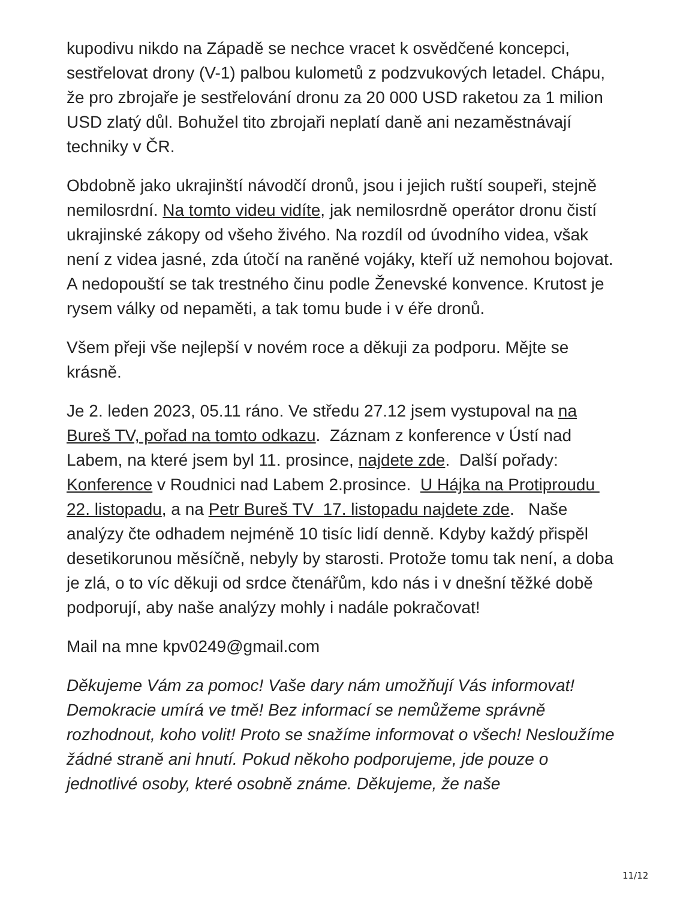kupodivu nikdo na Západě se nechce vracet k osvědčené koncepci, sestřelovat drony (V-1) palbou kulometů z podzvukových letadel. Chápu, že pro zbrojaře je sestřelování dronu za 20 000 USD raketou za 1 milion USD zlatý důl. Bohužel tito zbrojaři neplatí daně ani nezaměstnávají techniky v ČR.
Obdobně jako ukrajinští návodčí dronů, jsou i jejich ruští soupeři, stejně nemilosrdní. Na tomto videu vidíte, jak nemilosrdně operátor dronu čistí ukrajinské zákopy od všeho živého. Na rozdíl od úvodního videa, však není z videa jasné, zda útočí na raněné vojáky, kteří už nemohou bojovat. A nedopouští se tak trestného činu podle Ženevské konvence. Krutost je rysem války od nepaměti, a tak tomu bude i v éře dronů.
Všem přeji vše nejlepší v novém roce a děkuji za podporu. Mějte se krásně.
Je 2. leden 2023, 05.11 ráno. Ve středu 27.12 jsem vystupoval na na Bureš TV, pořad na tomto odkazu. Záznam z konference v Ústí nad Labem, na které jsem byl 11. prosince, najdete zde. Další pořady: Konference v Roudnici nad Labem 2.prosince. U Hájka na Protiproudu 22. listopadu, a na Petr Bureš TV 17. listopadu najdete zde. Naše analýzy čte odhadem nejméně 10 tisíc lidí denně. Kdyby každý přispěl desetikorunou měsíčně, nebyly by starosti. Protože tomu tak není, a doba je zlá, o to víc děkuji od srdce čtenářům, kdo nás i v dnešní těžké době podporují, aby naše analýzy mohly i nadále pokračovat!
Mail na mne kpv0249@gmail.com
Děkujeme Vám za pomoc! Vaše dary nám umožňují Vás informovat! Demokracie umírá ve tmě! Bez informací se nemůžeme správně rozhodnout, koho volit! Proto se snažíme informovat o všech! Nesloužíme žádné straně ani hnutí. Pokud někoho podporujeme, jde pouze o jednotlivé osoby, které osobně známe. Děkujeme, že naše
11/12